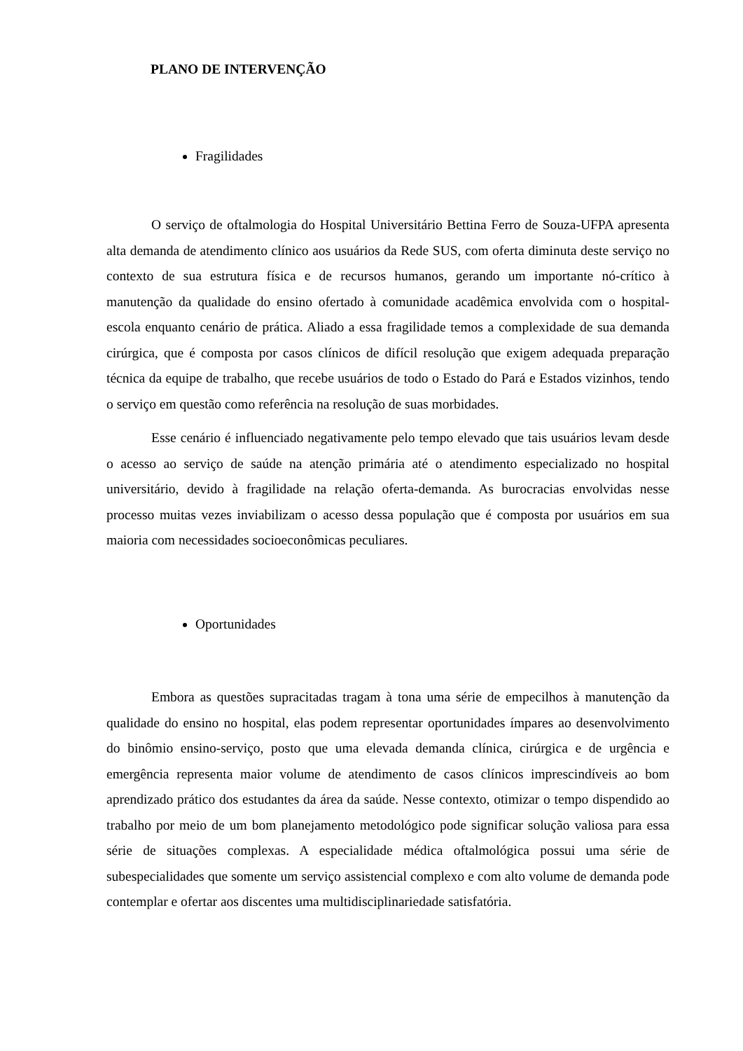PLANO DE INTERVENÇÃO
Fragilidades
O serviço de oftalmologia do Hospital Universitário Bettina Ferro de Souza-UFPA apresenta alta demanda de atendimento clínico aos usuários da Rede SUS, com oferta diminuta deste serviço no contexto de sua estrutura física e de recursos humanos, gerando um importante nó-crítico à manutenção da qualidade do ensino ofertado à comunidade acadêmica envolvida com o hospital-escola enquanto cenário de prática. Aliado a essa fragilidade temos a complexidade de sua demanda cirúrgica, que é composta por casos clínicos de difícil resolução que exigem adequada preparação técnica da equipe de trabalho, que recebe usuários de todo o Estado do Pará e Estados vizinhos, tendo o serviço em questão como referência na resolução de suas morbidades.
Esse cenário é influenciado negativamente pelo tempo elevado que tais usuários levam desde o acesso ao serviço de saúde na atenção primária até o atendimento especializado no hospital universitário, devido à fragilidade na relação oferta-demanda. As burocracias envolvidas nesse processo muitas vezes inviabilizam o acesso dessa população que é composta por usuários em sua maioria com necessidades socioeconômicas peculiares.
Oportunidades
Embora as questões supracitadas tragam à tona uma série de empecilhos à manutenção da qualidade do ensino no hospital, elas podem representar oportunidades ímpares ao desenvolvimento do binômio ensino-serviço, posto que uma elevada demanda clínica, cirúrgica e de urgência e emergência representa maior volume de atendimento de casos clínicos imprescindíveis ao bom aprendizado prático dos estudantes da área da saúde. Nesse contexto, otimizar o tempo dispendido ao trabalho por meio de um bom planejamento metodológico pode significar solução valiosa para essa série de situações complexas. A especialidade médica oftalmológica possui uma série de subespecialidades que somente um serviço assistencial complexo e com alto volume de demanda pode contemplar e ofertar aos discentes uma multidisciplinariedade satisfatória.